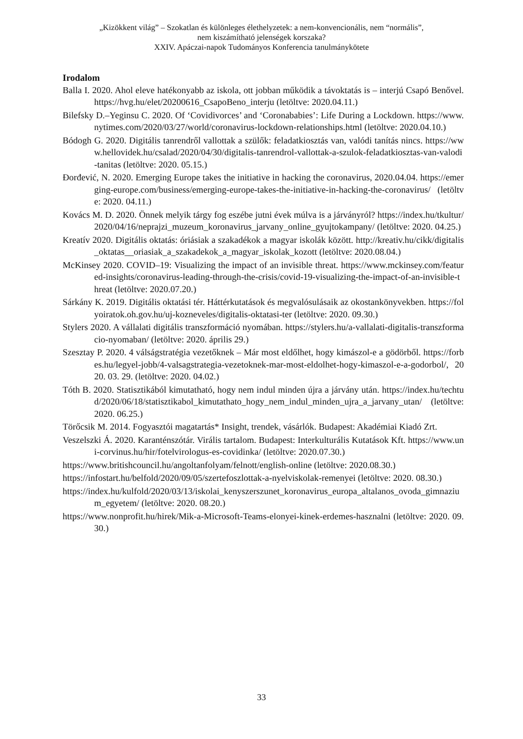„Kizökkent világ” – Szokatlan és különleges élethelyzetek: a nem-konvencionális, nem “normális”,
nem kiszámítható jelenségek korszaka?
XXIV. Apáczai-napok Tudományos Konferencia tanulmánykötete
Irodalom
Balla I. 2020. Ahol eleve hatékonyabb az iskola, ott jobban működik a távoktatás is – interjú Csapó Benővel. https://hvg.hu/elet/20200616_CsapoBeno_interju (letöltve: 2020.04.11.)
Bilefsky D.–Yeginsu C. 2020. Of ‘Covidivorces’ and ‘Coronababies’: Life During a Lockdown. https://www.nytimes.com/2020/03/27/world/coronavirus-lockdown-relationships.html (letöltve: 2020.04.10.)
Bódogh G. 2020. Digitális tanrendről vallottak a szülők: feladatkiosztás van, valódi tanítás nincs. https://www.hellovidek.hu/csalad/2020/04/30/digitalis-tanrendrol-vallottak-a-szulok-feladatkiosztas-van-valodi-tanitas (letöltve: 2020. 05.15.)
Đorđević, N. 2020. Emerging Europe takes the initiative in hacking the coronavirus, 2020.04.04. https://emerging-europe.com/business/emerging-europe-takes-the-initiative-in-hacking-the-coronavirus/ (letöltve: 2020. 04.11.)
Kovács M. D. 2020. Önnek melyik tárgy fog eszébe jutni évek múlva is a járványról? https://index.hu/tkultur/2020/04/16/neprajzi_muzeum_koronavirus_jarvany_online_gyujtokampany/ (letöltve: 2020. 04.25.)
Kreatív 2020. Digitális oktatás: óriásiak a szakadékok a magyar iskolák között. http://kreativ.hu/cikk/digitalis_oktatas__oriasiak_a_szakadekok_a_magyar_iskolak_kozott (letöltve: 2020.08.04.)
McKinsey 2020. COVID–19: Visualizing the impact of an invisible threat. https://www.mckinsey.com/featured-insights/coronavirus-leading-through-the-crisis/covid-19-visualizing-the-impact-of-an-invisible-threat (letöltve: 2020.07.20.)
Sárkány K. 2019. Digitális oktatási tér. Háttérkutatások és megvalósulásaik az okostankönyvekben. https://folyoiratok.oh.gov.hu/uj-kozneveles/digitalis-oktatasi-ter (letöltve: 2020. 09.30.)
Stylers 2020. A vállalati digitális transzformáció nyomában. https://stylers.hu/a-vallalati-digitalis-transzformacio-nyomaban/ (letöltve: 2020. április 29.)
Szesztay P. 2020. 4 válságstratégia vezetőknek – Már most eldőlhet, hogy kimászol-e a gödörből. https://forbes.hu/legyel-jobb/4-valsagstrategia-vezetoknek-mar-most-eldolhet-hogy-kimaszol-e-a-godorbol/, 2020. 03. 29. (letöltve: 2020. 04.02.)
Tóth B. 2020. Statisztikából kimutatható, hogy nem indul minden újra a járvány után. https://index.hu/techtud/2020/06/18/statisztikabol_kimutathato_hogy_nem_indul_minden_ujra_a_jarvany_utan/ (letöltve: 2020. 06.25.)
Törőcsik M. 2014. Fogyasztói magatartás* Insight, trendek, vásárlók. Budapest: Akadémiai Kiadó Zrt.
Veszelszki Á. 2020. Karanténszótár. Virális tartalom. Budapest: Interkulturális Kutatások Kft. https://www.uni-corvinus.hu/hir/fotelvirologus-es-covidinka/ (letöltve: 2020.07.30.)
https://www.britishcouncil.hu/angoltanfolyam/felnott/english-online (letöltve: 2020.08.30.)
https://infostart.hu/belfold/2020/09/05/szertefoszlottak-a-nyelviskolak-remenyei (letöltve: 2020. 08.30.)
https://index.hu/kulfold/2020/03/13/iskolai_kenyszerszunet_koronavirus_europa_altalanos_ovoda_gimnazium_egyetem/ (letöltve: 2020. 08.20.)
https://www.nonprofit.hu/hirek/Mik-a-Microsoft-Teams-elonyei-kinek-erdemes-hasznalni (letöltve: 2020. 09.30.)
33